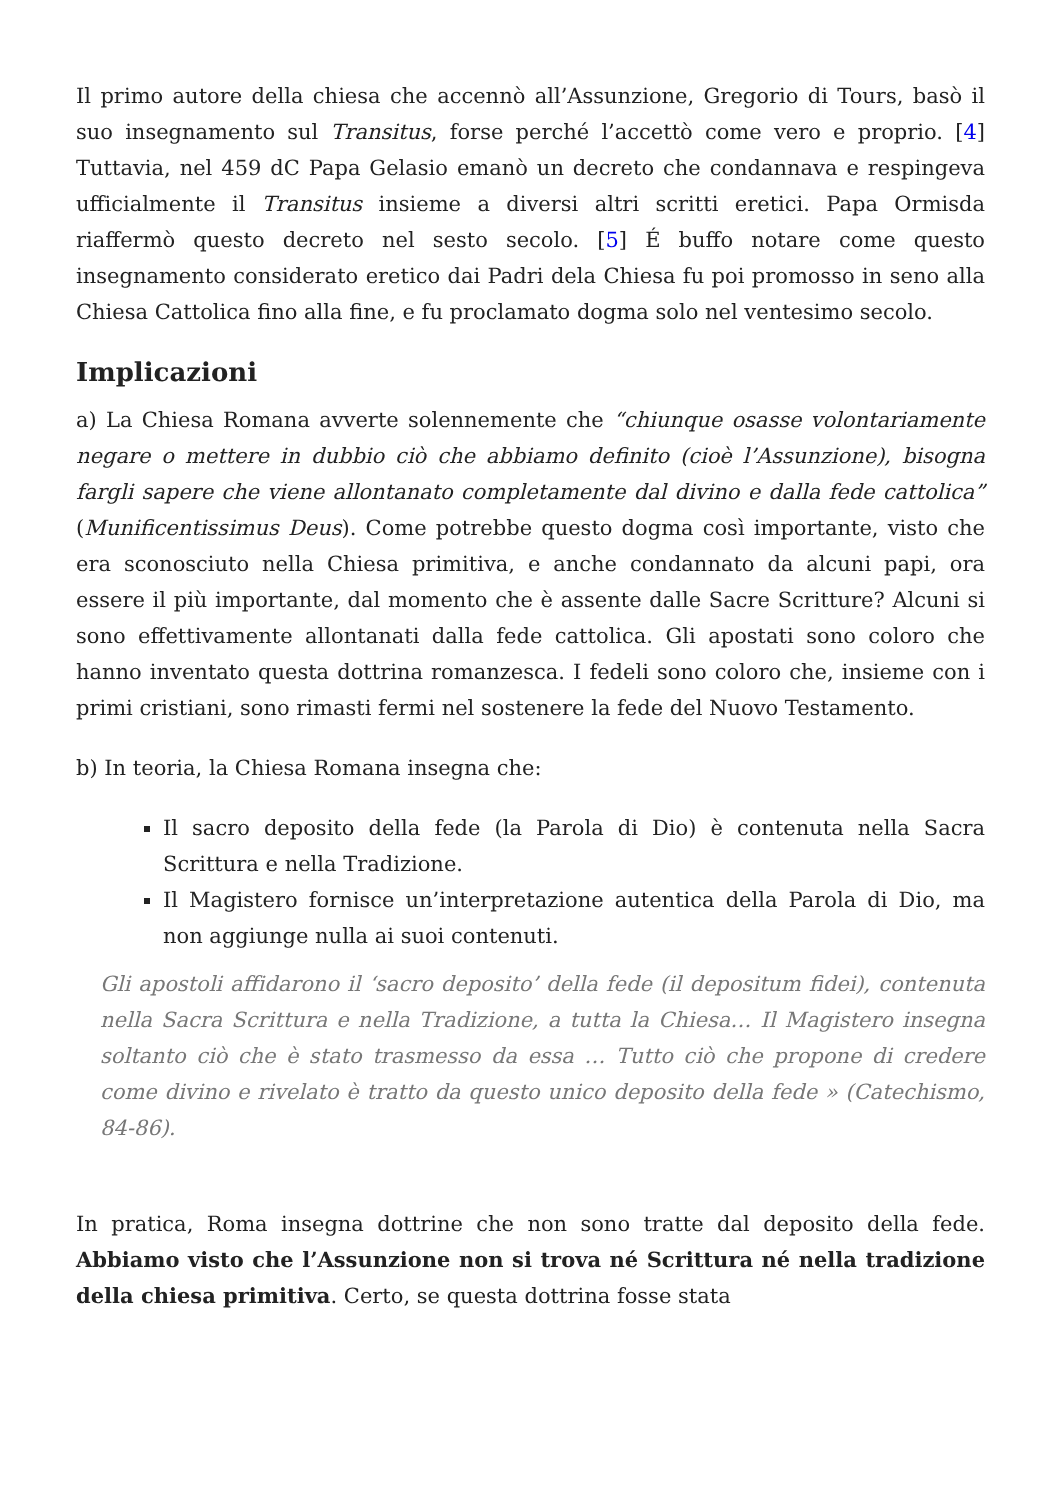Il primo autore della chiesa che accennò all’Assunzione, Gregorio di Tours, basò il suo insegnamento sul Transitus, forse perché l’accettò come vero e proprio. [4] Tuttavia, nel 459 dC Papa Gelasio emanò un decreto che condannava e respingeva ufficialmente il Transitus insieme a diversi altri scritti eretici. Papa Ormisda riaffermò questo decreto nel sesto secolo. [5] É buffo notare come questo insegnamento considerato eretico dai Padri dela Chiesa fu poi promosso in seno alla Chiesa Cattolica fino alla fine, e fu proclamato dogma solo nel ventesimo secolo.
Implicazioni
a) La Chiesa Romana avverte solennemente che “chiunque osasse volontariamente negare o mettere in dubbio ciò che abbiamo definito (cioè l’Assunzione), bisogna fargli sapere che viene allontanato completamente dal divino e dalla fede cattolica” (Munificentissimus Deus). Come potrebbe questo dogma così importante, visto che era sconosciuto nella Chiesa primitiva, e anche condannato da alcuni papi, ora essere il più importante, dal momento che è assente dalle Sacre Scritture? Alcuni si sono effettivamente allontanati dalla fede cattolica. Gli apostati sono coloro che hanno inventato questa dottrina romanzesca. I fedeli sono coloro che, insieme con i primi cristiani, sono rimasti fermi nel sostenere la fede del Nuovo Testamento.
b) In teoria, la Chiesa Romana insegna che:
Il sacro deposito della fede (la Parola di Dio) è contenuta nella Sacra Scrittura e nella Tradizione.
Il Magistero fornisce un’interpretazione autentica della Parola di Dio, ma non aggiunge nulla ai suoi contenuti.
Gli apostoli affidarono il ‘sacro deposito’ della fede (il depositum fidei), contenuta nella Sacra Scrittura e nella Tradizione, a tutta la Chiesa… Il Magistero insegna soltanto ciò che è stato trasmesso da essa … Tutto ciò che propone di credere come divino e rivelato è tratto da questo unico deposito della fede » (Catechismo, 84-86).
In pratica, Roma insegna dottrine che non sono tratte dal deposito della fede. Abbiamo visto che l’Assunzione non si trova né Scrittura né nella tradizione della chiesa primitiva. Certo, se questa dottrina fosse stata